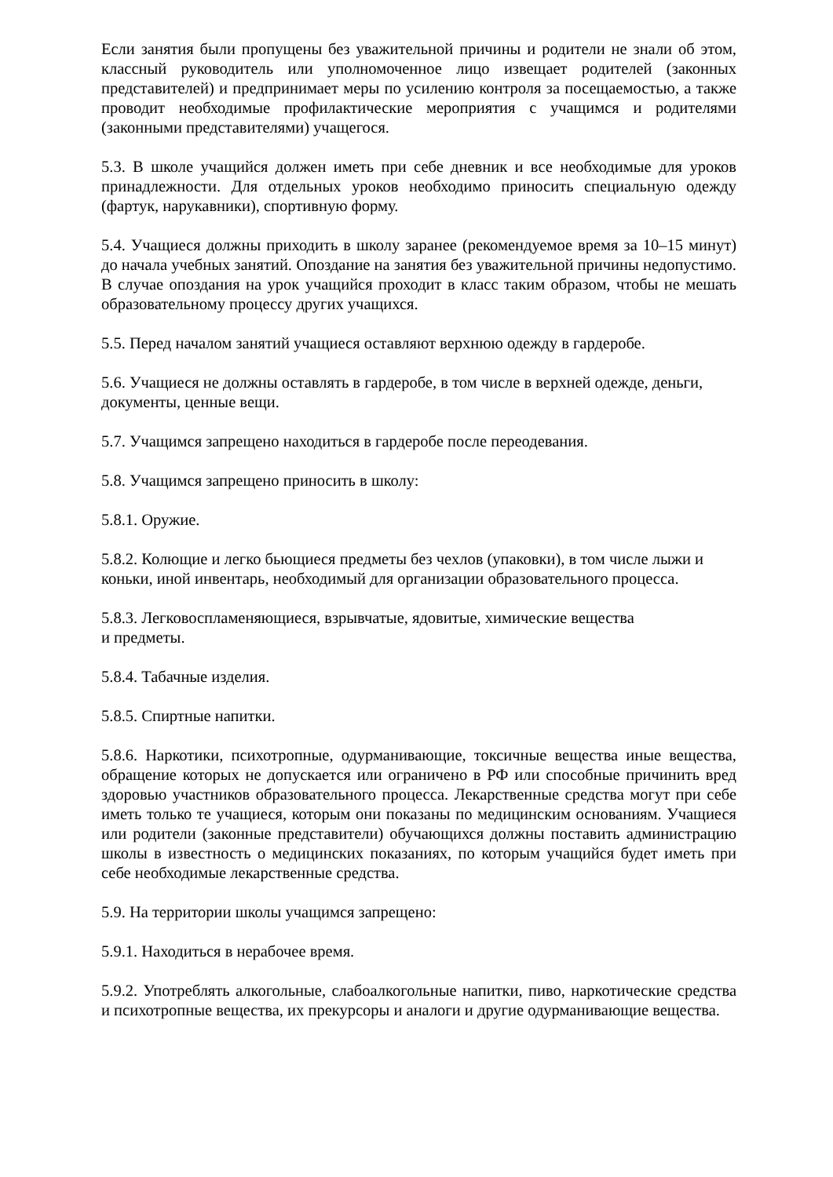Если занятия были пропущены без уважительной причины и родители не знали об этом, классный руководитель или уполномоченное лицо извещает родителей (законных представителей) и предпринимает меры по усилению контроля за посещаемостью, а также проводит необходимые профилактические мероприятия с учащимся и родителями (законными представителями) учащегося.
5.3. В школе учащийся должен иметь при себе дневник и все необходимые для уроков принадлежности. Для отдельных уроков необходимо приносить специальную одежду (фартук, нарукавники), спортивную форму.
5.4. Учащиеся должны приходить в школу заранее (рекомендуемое время за 10–15 минут) до начала учебных занятий. Опоздание на занятия без уважительной причины недопустимо. В случае опоздания на урок учащийся проходит в класс таким образом, чтобы не мешать образовательному процессу других учащихся.
5.5. Перед началом занятий учащиеся оставляют верхнюю одежду в гардеробе.
5.6. Учащиеся не должны оставлять в гардеробе, в том числе в верхней одежде, деньги, документы, ценные вещи.
5.7. Учащимся запрещено находиться в гардеробе после переодевания.
5.8. Учащимся запрещено приносить в школу:
5.8.1. Оружие.
5.8.2. Колющие и легко бьющиеся предметы без чехлов (упаковки), в том числе лыжи и коньки, иной инвентарь, необходимый для организации образовательного процесса.
5.8.3. Легковоспламеняющиеся, взрывчатые, ядовитые, химические вещества
и предметы.
5.8.4. Табачные изделия.
5.8.5. Спиртные напитки.
5.8.6. Наркотики, психотропные, одурманивающие, токсичные вещества иные вещества, обращение которых не допускается или ограничено в РФ или способные причинить вред здоровью участников образовательного процесса. Лекарственные средства могут при себе иметь только те учащиеся, которым они показаны по медицинским основаниям. Учащиеся или родители (законные представители) обучающихся должны поставить администрацию школы в известность о медицинских показаниях, по которым учащийся будет иметь при себе необходимые лекарственные средства.
5.9. На территории школы учащимся запрещено:
5.9.1. Находиться в нерабочее время.
5.9.2. Употреблять алкогольные, слабоалкогольные напитки, пиво, наркотические средства и психотропные вещества, их прекурсоры и аналоги и другие одурманивающие вещества.